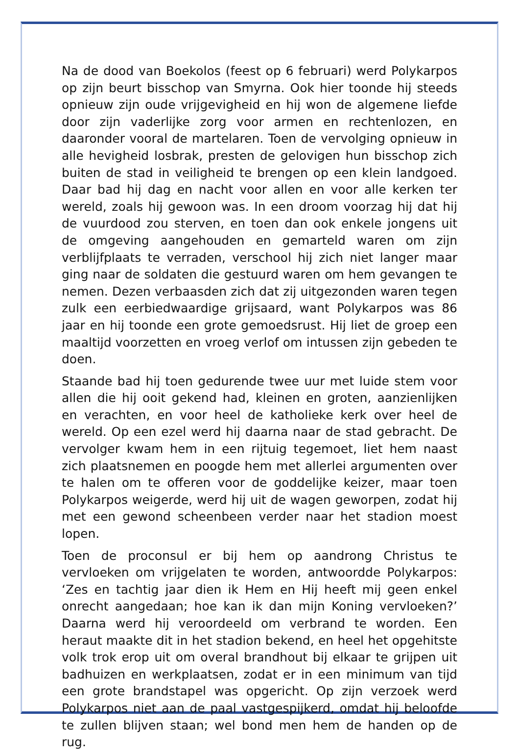Na de dood van Boekolos (feest op 6 februari) werd Polykarpos op zijn beurt bisschop van Smyrna. Ook hier toonde hij steeds opnieuw zijn oude vrijgevigheid en hij won de algemene liefde door zijn vaderlijke zorg voor armen en rechtenlozen, en daaronder vooral de martelaren. Toen de vervolging opnieuw in alle hevigheid losbrak, presten de gelovigen hun bisschop zich buiten de stad in veiligheid te brengen op een klein landgoed. Daar bad hij dag en nacht voor allen en voor alle kerken ter wereld, zoals hij gewoon was. In een droom voorzag hij dat hij de vuurdood zou sterven, en toen dan ook enkele jongens uit de omgeving aangehouden en gemarteld waren om zijn verblijfplaats te verraden, verschool hij zich niet langer maar ging naar de soldaten die gestuurd waren om hem gevangen te nemen. Dezen verbaasden zich dat zij uitgezonden waren tegen zulk een eerbiedwaardige grijsaard, want Polykarpos was 86 jaar en hij toonde een grote gemoedsrust. Hij liet de groep een maaltijd voorzetten en vroeg verlof om intussen zijn gebeden te doen.
Staande bad hij toen gedurende twee uur met luide stem voor allen die hij ooit gekend had, kleinen en groten, aanzienlijken en verachten, en voor heel de katholieke kerk over heel de wereld. Op een ezel werd hij daarna naar de stad gebracht. De vervolger kwam hem in een rijtuig tegemoet, liet hem naast zich plaatsnemen en poogde hem met allerlei argumenten over te halen om te offeren voor de goddelijke keizer, maar toen Polykarpos weigerde, werd hij uit de wagen geworpen, zodat hij met een gewond scheenbeen verder naar het stadion moest lopen.
Toen de proconsul er bij hem op aandrong Christus te vervloeken om vrijgelaten te worden, antwoordde Polykarpos: ‘Zes en tachtig jaar dien ik Hem en Hij heeft mij geen enkel onrecht aangedaan; hoe kan ik dan mijn Koning vervloeken?’ Daarna werd hij veroordeeld om verbrand te worden. Een heraut maakte dit in het stadion bekend, en heel het opgehitste volk trok erop uit om overal brandhout bij elkaar te grijpen uit badhuizen en werkplaatsen, zodat er in een minimum van tijd een grote brandstapel was opgericht. Op zijn verzoek werd Polykarpos niet aan de paal vastgespijkerd, omdat hij beloofde te zullen blijven staan; wel bond men hem de handen op de rug.